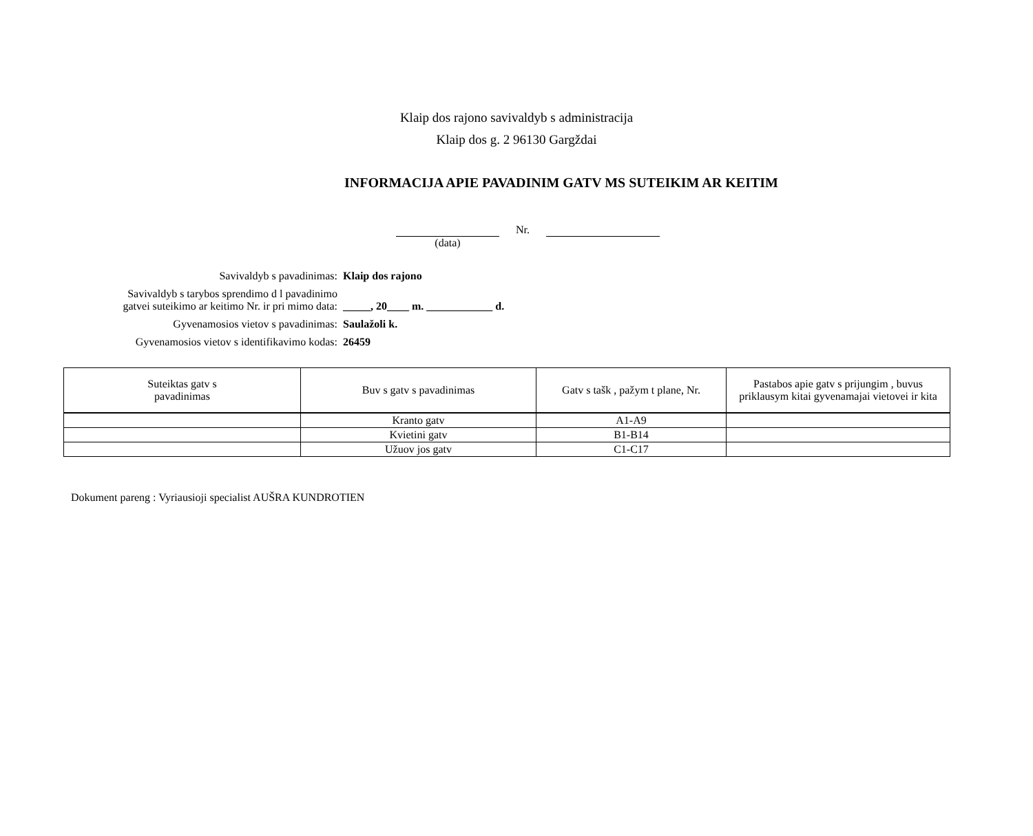Klaip dos rajono savivaldyb s administracija
Klaip dos g. 2 96130 Gargždai
INFORMACIJA APIE PAVADINIM GATV MS SUTEIKIM AR KEITIM
Nr.
(data)
Savivaldyb s pavadinimas: Klaip dos rajono
Savivaldyb s tarybos sprendimo d l pavadinimo
gatvei suteikimo ar keitimo Nr. ir pri mimo data:
_____, 20____ m. ____________ d.
Gyvenamosios vietov s pavadinimas: Saulažoli k.
Gyvenamosios vietov s identifikavimo kodas: 26459
| Suteiktas gatv s pavadinimas | Buv s gatv s pavadinimas | Gatv s tašk , pažym t plane, Nr. | Pastabos apie gatv s prijungim , buvus priklausym kitai gyvenamajai vietovei ir kita |
| --- | --- | --- | --- |
| | Kranto gatv | A1-A9 | |
| | Kvietini gatv | B1-B14 | |
| | Užuov jos gatv | C1-C17 | |
Dokument pareng : Vyriausioji specialist AUŠRA KUNDROTIEN